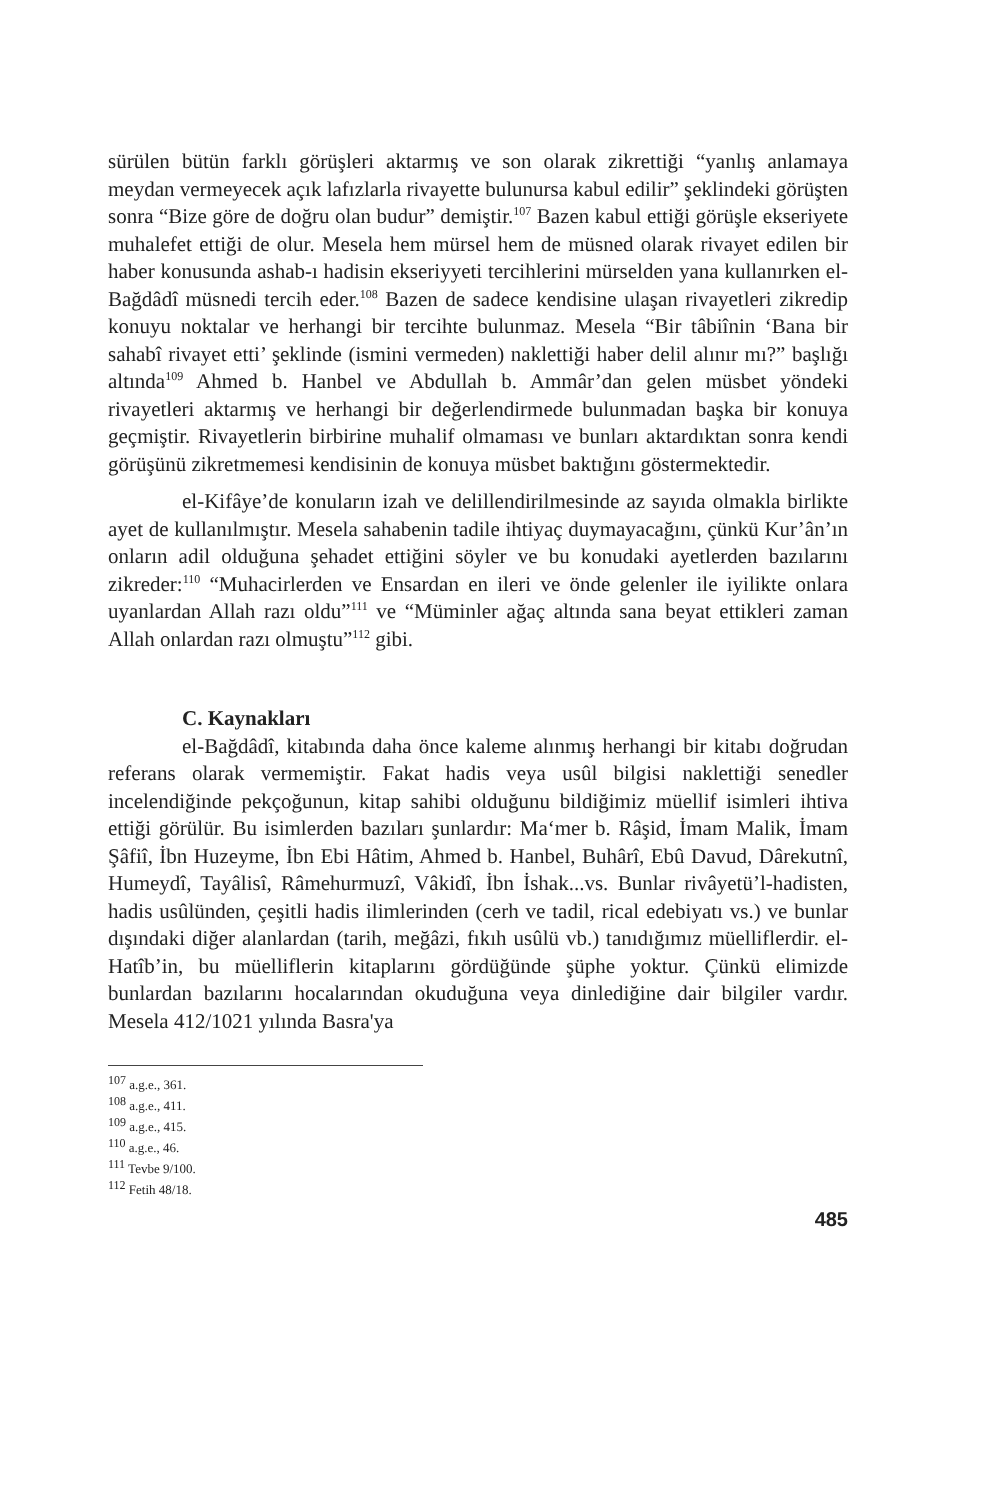sürülen bütün farklı görüşleri aktarmış ve son olarak zikrettiği “yanlış anlamaya meydan vermeyecek açık lafızlarla rivayette bulunursa kabul edilir” şeklindeki görüşten sonra “Bize göre de doğru olan budur” demiştir.<sup>107</sup> Bazen kabul ettiği görüşle ekseriyete muhalefet ettiği de olur. Mesela hem mürsel hem de müsned olarak rivayet edilen bir haber konusunda ashab-ı hadisin ekseriyyeti tercihlerini mürselden yana kullanırken el-Bağdâdî müsnedi tercih eder.<sup>108</sup> Bazen de sadece kendisine ulaşan rivayetleri zikredip konuyu noktalar ve herhangi bir tercihte bulunmaz. Mesela “Bir tâbiînin ‘Bana bir sahabî rivayet etti’ şeklinde (ismini vermeden) naklettiği haber delil alınır mı?” başlığı altında<sup>109</sup> Ahmed b. Hanbel ve Abdullah b. Ammâr’dan gelen müsbet yöndeki rivayetleri aktarmış ve herhangi bir değerlendirmede bulunmadan başka bir konuya geçmiştir. Rivayetlerin birbirine muhalif olmaması ve bunları aktardıktan sonra kendi görüşünü zikretmemesi kendisinin de konuya müsbet baktığını göstermektedir.
el-Kifâye’de konuların izah ve delillendirilmesinde az sayıda olmakla birlikte ayet de kullanılmıştır. Mesela sahabenin tadile ihtiyaç duymayacağını, çünkü Kur’ân’ın onların adil olduğuna şehadet ettiğini söyler ve bu konudaki ayetlerden bazılarını zikreder:<sup>110</sup> “Muhacirlerden ve Ensardan en ileri ve önde gelenler ile iyilikte onlara uyanlardan Allah razı oldu”<sup>111</sup> ve “Müminler ağaç altında sana beyat ettikleri zaman Allah onlardan razı olmuştu”<sup>112</sup> gibi.
C. Kaynakları
el-Bağdâdî, kitabında daha önce kaleme alınmış herhangi bir kitabı doğrudan referans olarak vermemiştir. Fakat hadis veya usûl bilgisi naklettiği senedler incelendiğinde pekçoğunun, kitap sahibi olduğunu bildiğimiz müellif isimleri ihtiva ettiği görülür. Bu isimlerden bazıları şunlardır: Ma‘mer b. Râşid, İmam Malik, İmam Şâfiî, İbn Huzeyme, İbn Ebi Hâtim, Ahmed b. Hanbel, Buhârî, Ebû Davud, Dârekutnî, Humeydî, Tayâlisî, Râmehurmuzî, Vâkidî, İbn İshak...vs. Bunlar rivâyetü’l-hadisten, hadis usûlünden, çeşitli hadis ilimlerinden (cerh ve tadil, rical edebiyatı vs.) ve bunlar dışındaki diğer alanlardan (tarih, meğâzi, fıkıh usûlü vb.) tanıdığımız müelliflerdir. el-Hatîb’in, bu müelliflerin kitaplarını gördüğünde şüphe yoktur. Çünkü elimizde bunlardan bazılarını hocalarından okuduğuna veya dinlediğine dair bilgiler vardır. Mesela 412/1021 yılında Basra'ya
<sup>107</sup> a.g.e., 361.
<sup>108</sup> a.g.e., 411.
<sup>109</sup> a.g.e., 415.
<sup>110</sup> a.g.e., 46.
<sup>111</sup> Tevbe 9/100.
<sup>112</sup> Fetih 48/18.
485